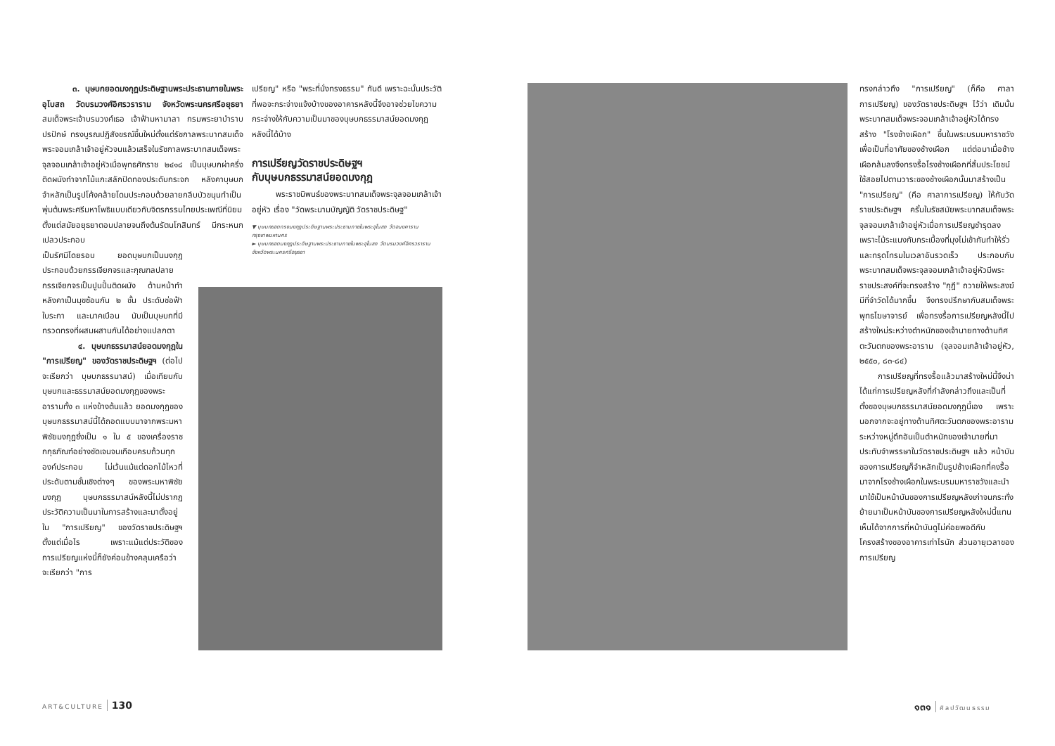๓. บุษบกยอดมงกุฎประดิษฐานพระประธานภายในพระอุโบสถ วัดบรมวงศ์อิศรวราราม จังหวัดพระนครศรีอยุธยา สมเด็จพระเจ้าบรมวงศ์เธอ เจ้าฟ้ามหามาลา กรมพระยาบำราบปรปักษ์ ทรงบูรณปฏิสังขรณ์ขึ้นใหม่ตั้งแต่รัชกาลพระบาทสมเด็จพระจอมเกล้าเจ้าอยู่หัวจนแล้วเสร็จในรัชกาลพระบาทสมเด็จพระจุลจอมเกล้าเจ้าอยู่หัวเมื่อพุทธศักราช ๒๔๑๘ เป็นบุษบกผ่าครึ่งติดผนังทำจากไม้แกะสลักปิดทองประดับกระจก หลังคาบุษบกจำหลักเป็นรูปโค้งคล้ายโดมประกอบด้วยลายกลีบบัวขนุนทำเป็นพุ่มต้นพระศรีมหาโพธิแบบเดียวกับจิตรกรรมไทยประเพณีที่นิยมตั้งแต่สมัยอยุธยาตอนปลายจนถึงต้นรัตนโกสินทร์ มีกระหนกเปลวประกอบ
เป็นรัศมีโดยรอบ ยอดบุษบกเป็นมงกุฎประกอบด้วยกรรเจียกจรและกุณฑลปลายกรรเจียกจรเป็นปูนปั้นติดผนัง ด้านหน้าทำหลังคาเป็นมุขซ้อนกัน ๒ ชั้น ประดับช่อฟ้า ใบระกา และนาคเบือน นับเป็นบุษบกที่มีทรวดทรงที่ผสมผสานกันได้อย่างแปลกตา
๔. บุษบกธรรมาสน์ยอดมงกุฎใน "การเปรียญ" ของวัดราชประดิษฐฯ (ต่อไปจะเรียกว่า บุษบกธรรมาสน์) เมื่อเทียบกับบุษบกและธรรมาสน์ยอดมงกุฎของพระอารามทั้ง ๓ แห่งข้างต้นแล้ว ยอดมงกุฎของบุษบกธรรมาสน์นี้ได้ถอดแบบมาจากพระมหาพิชัยมงกุฎซึ่งเป็น ๑ ใน ๕ ของเครื่องราชกกุธภัณฑ์อย่างชัดเจนจนเกือบครบถ้วนทุกองค์ประกอบ ไม่เว้นแม้แต่ดอกไม้ไหวที่ประดับตามชั้นเชิงต่างๆ ของพระมหาพิชัยมงกุฎ บุษบกธรรมาสน์หลังนี้ไม่ปรากฏประวัติความเป็นมาในการสร้างและมาตั้งอยู่ใน "การเปรียญ" ของวัดราชประดิษฐฯ ตั้งแต่เมื่อไร เพราะแม้แต่ประวัติของการเปรียญแห่งนี้ก็ยังค่อนข้างคลุมเครือว่าจะเรียกว่า "การ
เปรียญ" หรือ "พระที่นั่งทรงธรรม" กันดี เพราะฉะนั้นประวัติที่พอจะกระจ่างแจ้งบ้างของอาคารหลังนี้จึงอาจช่วยไขความกระจ่างให้กับความเป็นมาของบุษบกธรรมาสน์ยอดมงกุฎหลังนี้ได้บ้าง
การเปรียญวัดราชประดิษฐฯ
กับบุษบกธรรมาสน์ยอดมงกุฎ
พระราชนิพนธ์ของพระบาทสมเด็จพระจุลจอมเกล้าเจ้าอยู่หัว เรื่อง "วัดพระนามบัญญัติ วัดราชประดิษฐ"
▼ บุษบกยอดทรงมงกุฎประดิษฐานพระประธานภายในพระอุโบสถ วัดอนงคาราม กรุงเทพมหานคร
► บุษบกยอดมงกุฎประดิษฐานพระประธานภายในพระอุโบสถ วัดบรมวงศ์อิศรวราราม จังหวัดพระนครศรีอยุธยา
ทรงกล่าวถึง "การเปรียญ" (ก็คือ ศาลาการเปรียญ) ของวัดราชประดิษฐฯ ไว้ว่า เดิมนั้นพระบาทสมเด็จพระจอมเกล้าเจ้าอยู่หัวได้ทรงสร้าง "โรงช้างเผือก" ขึ้นในพระบรมมหาราชวังเพื่อเป็นที่อาศัยของช้างเผือก แต่ต่อมาเมื่อช้างเผือกล้มลงจึงทรงรื้อโรงช้างเผือกที่สิ้นประโยชน์ใช้สอยไปตามวาระของช้างเผือกนั้นมาสร้างเป็น "การเปรียญ" (คือ ศาลาการเปรียญ) ให้กับวัดราชประดิษฐฯ ครั้นในรัชสมัยพระบาทสมเด็จพระจุลจอมเกล้าเจ้าอยู่หัวเมื่อการเปรียญชำรุดลงเพราะไม้ระแนงกับกระเบื้องที่มุงไม่เข้ากันทำให้รั่วและทรุดโทรมในเวลาอันรวดเร็ว ประกอบกับพระบาทสมเด็จพระจุลจอมเกล้าเจ้าอยู่หัวมีพระราชประสงค์ที่จะทรงสร้าง "กุฎี" ถวายให้พระสงฆ์มีที่จำวัดได้มากขึ้น จึงทรงปรึกษากับสมเด็จพระพุทธโฆษาจารย์ เพื่อทรงรื้อการเปรียญหลังนี้ไปสร้างใหม่ระหว่างตำหนักของเจ้านายทางด้านทิศตะวันตกของพระอาราม (จุลจอมเกล้าเจ้าอยู่หัว, ๒๕๕๐, ๘๓-๘๔)
การเปรียญที่ทรงรื้อแล้วมาสร้างใหม่นี้จึงน่าได้แก่การเปรียญหลังที่กำลังกล่าวถึงและเป็นที่ตั้งของบุษบกธรรมาสน์ยอดมงกุฎนี้เอง เพราะนอกจากจะอยู่ทางด้านทิศตะวันตกของพระอารามระหว่างหมู่ตึกอันเป็นตำหนักของเจ้านายที่มาประทับจำพรรษาในวัดราชประดิษฐฯ แล้ว หน้าบันของการเปรียญก็จำหลักเป็นรูปช้างเผือกที่คงรื้อมาจากโรงช้างเผือกในพระบรมมหาราชวังและนำมาใช้เป็นหน้าบันของการเปรียญหลังเก่าจนกระทั่งย้ายมาเป็นหน้าบันของการเปรียญหลังใหม่นี้แทน เห็นได้จากการที่หน้าบันดูไม่ค่อยพอดีกับโครงสร้างของอาคารเท่าไรนัก ส่วนอายุเวลาของการเปรียญ
ART&CULTURE 130 ๑๓๑ ศิลปวัฒนธรรม